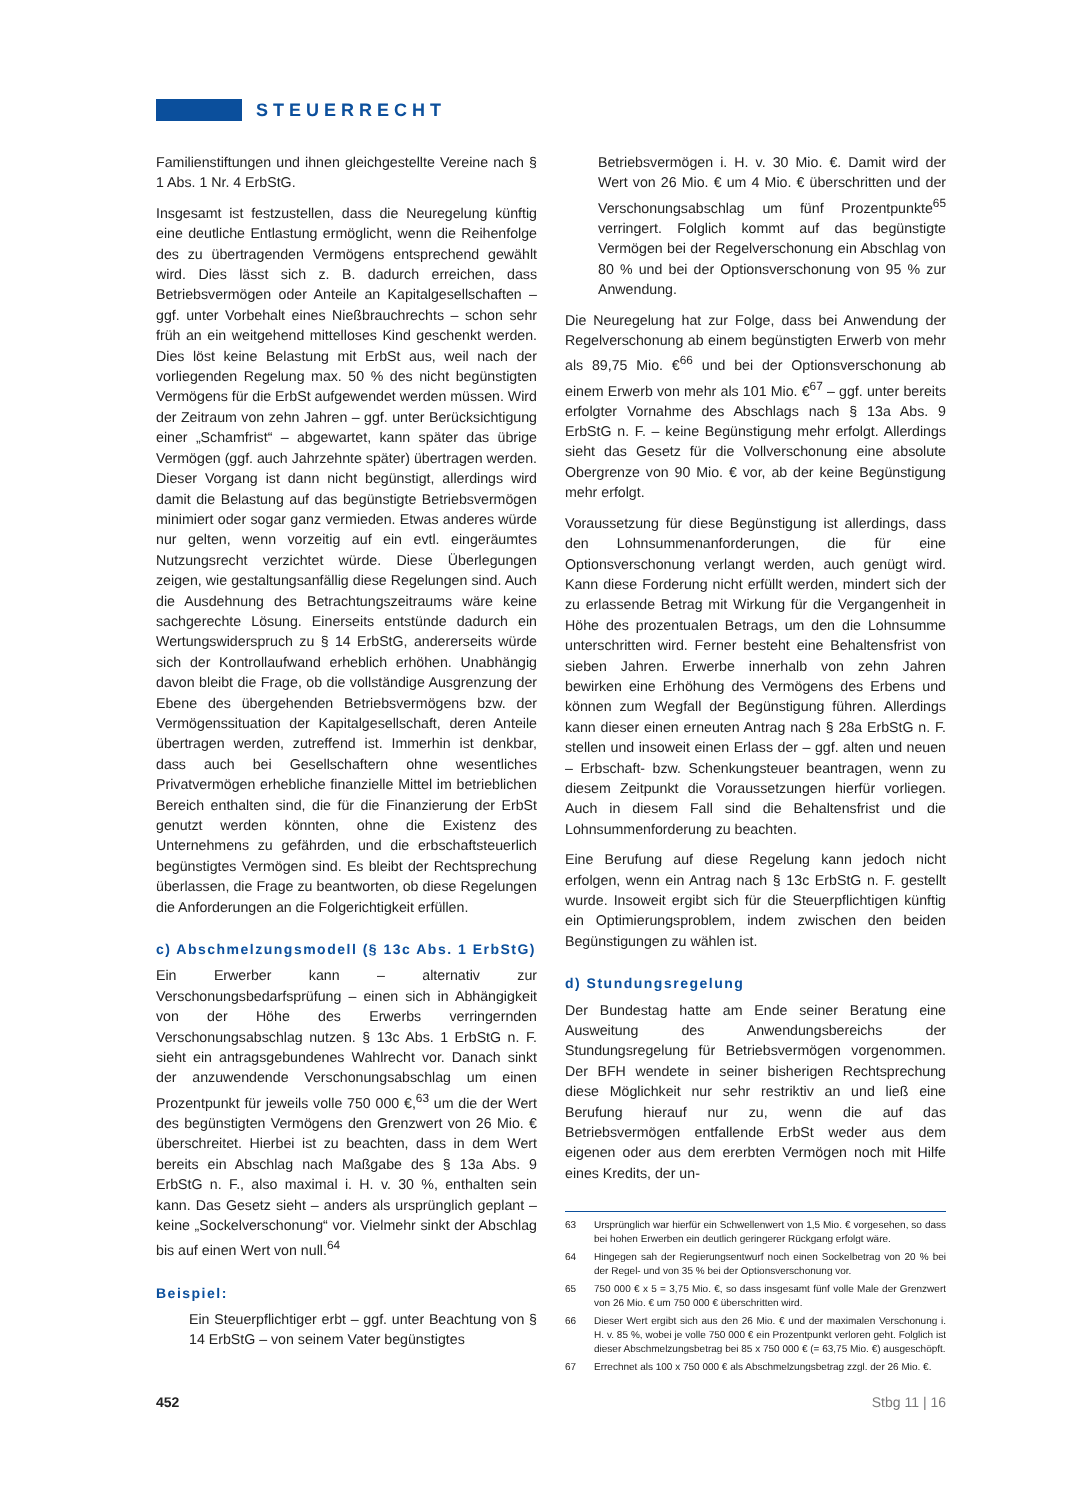STEUERRECHT
Familienstiftungen und ihnen gleichgestellte Vereine nach § 1 Abs. 1 Nr. 4 ErbStG.
Insgesamt ist festzustellen, dass die Neuregelung künftig eine deutliche Entlastung ermöglicht, wenn die Reihenfolge des zu übertragenden Vermögens entsprechend gewählt wird. Dies lässt sich z. B. dadurch erreichen, dass Betriebsvermögen oder Anteile an Kapitalgesellschaften – ggf. unter Vorbehalt eines Nießbrauchrechts – schon sehr früh an ein weitgehend mittelloses Kind geschenkt werden. Dies löst keine Belastung mit ErbSt aus, weil nach der vorliegenden Regelung max. 50 % des nicht begünstigten Vermögens für die ErbSt aufgewendet werden müssen. Wird der Zeitraum von zehn Jahren – ggf. unter Berücksichtigung einer „Schamfrist“ – abgewartet, kann später das übrige Vermögen (ggf. auch Jahrzehnte später) übertragen werden. Dieser Vorgang ist dann nicht begünstigt, allerdings wird damit die Belastung auf das begünstigte Betriebsvermögen minimiert oder sogar ganz vermieden. Etwas anderes würde nur gelten, wenn vorzeitig auf ein evtl. eingeräumtes Nutzungsrecht verzichtet würde. Diese Überlegungen zeigen, wie gestaltungsanfällig diese Regelungen sind. Auch die Ausdehnung des Betrachtungszeitraums wäre keine sachgerechte Lösung. Einerseits entstünde dadurch ein Wertungswiderspruch zu § 14 ErbStG, andererseits würde sich der Kontrollaufwand erheblich erhöhen. Unabhängig davon bleibt die Frage, ob die vollständige Ausgrenzung der Ebene des übergehenden Betriebsvermögens bzw. der Vermögenssituation der Kapitalgesellschaft, deren Anteile übertragen werden, zutreffend ist. Immerhin ist denkbar, dass auch bei Gesellschaftern ohne wesentliches Privatvermögen erhebliche finanzielle Mittel im betrieblichen Bereich enthalten sind, die für die Finanzierung der ErbSt genutzt werden könnten, ohne die Existenz des Unternehmens zu gefährden, und die erbschaftsteuerlich begünstigtes Vermögen sind. Es bleibt der Rechtsprechung überlassen, die Frage zu beantworten, ob diese Regelungen die Anforderungen an die Folgerichtigkeit erfüllen.
c) Abschmelzungsmodell (§ 13c Abs. 1 ErbStG)
Ein Erwerber kann – alternativ zur Verschonungsbedarfsprüfung – einen sich in Abhängigkeit von der Höhe des Erwerbs verringernden Verschonungsabschlag nutzen. § 13c Abs. 1 ErbStG n. F. sieht ein antragsgebundenes Wahlrecht vor. Danach sinkt der anzuwendende Verschonungsabschlag um einen Prozentpunkt für jeweils volle 750 000 €,<sup>63</sup> um die der Wert des begünstigten Vermögens den Grenzwert von 26 Mio. € überschreitet. Hierbei ist zu beachten, dass in dem Wert bereits ein Abschlag nach Maßgabe des § 13a Abs. 9 ErbStG n. F., also maximal i. H. v. 30 %, enthalten sein kann. Das Gesetz sieht – anders als ursprünglich geplant – keine „Sockelverschonung“ vor. Vielmehr sinkt der Abschlag bis auf einen Wert von null.<sup>64</sup>
Beispiel:
Ein Steuerpflichtiger erbt – ggf. unter Beachtung von § 14 ErbStG – von seinem Vater begünstigtes
Betriebsvermögen i. H. v. 30 Mio. €. Damit wird der Wert von 26 Mio. € um 4 Mio. € überschritten und der Verschonungsabschlag um fünf Prozentpunkte<sup>65</sup> verringert. Folglich kommt auf das begünstigte Vermögen bei der Regelverschonung ein Abschlag von 80 % und bei der Optionsverschonung von 95 % zur Anwendung.
Die Neuregelung hat zur Folge, dass bei Anwendung der Regelverschonung ab einem begünstigten Erwerb von mehr als 89,75 Mio. €<sup>66</sup> und bei der Optionsverschonung ab einem Erwerb von mehr als 101 Mio. €<sup>67</sup> – ggf. unter bereits erfolgter Vornahme des Abschlags nach § 13a Abs. 9 ErbStG n. F. – keine Begünstigung mehr erfolgt. Allerdings sieht das Gesetz für die Vollverschonung eine absolute Obergrenze von 90 Mio. € vor, ab der keine Begünstigung mehr erfolgt.
Voraussetzung für diese Begünstigung ist allerdings, dass den Lohnsummenanforderungen, die für eine Optionsverschonung verlangt werden, auch genügt wird. Kann diese Forderung nicht erfüllt werden, mindert sich der zu erlassende Betrag mit Wirkung für die Vergangenheit in Höhe des prozentualen Betrags, um den die Lohnsumme unterschritten wird. Ferner besteht eine Behaltensfrist von sieben Jahren. Erwerbe innerhalb von zehn Jahren bewirken eine Erhöhung des Vermögens des Erbens und können zum Wegfall der Begünstigung führen. Allerdings kann dieser einen erneuten Antrag nach § 28a ErbStG n. F. stellen und insoweit einen Erlass der – ggf. alten und neuen – Erbschaft- bzw. Schenkungsteuer beantragen, wenn zu diesem Zeitpunkt die Voraussetzungen hierfür vorliegen. Auch in diesem Fall sind die Behaltensfrist und die Lohnsummenforderung zu beachten.
Eine Berufung auf diese Regelung kann jedoch nicht erfolgen, wenn ein Antrag nach § 13c ErbStG n. F. gestellt wurde. Insoweit ergibt sich für die Steuerpflichtigen künftig ein Optimierungsproblem, indem zwischen den beiden Begünstigungen zu wählen ist.
d) Stundungsregelung
Der Bundestag hatte am Ende seiner Beratung eine Ausweitung des Anwendungsbereichs der Stundungsregelung für Betriebsvermögen vorgenommen. Der BFH wendete in seiner bisherigen Rechtsprechung diese Möglichkeit nur sehr restriktiv an und ließ eine Berufung hierauf nur zu, wenn die auf das Betriebsvermögen entfallende ErbSt weder aus dem eigenen oder aus dem ererbten Vermögen noch mit Hilfe eines Kredits, der un-
63 Ursprünglich war hierfür ein Schwellenwert von 1,5 Mio. € vorgesehen, so dass bei hohen Erwerben ein deutlich geringerer Rückgang erfolgt wäre.
64 Hingegen sah der Regierungsentwurf noch einen Sockelbetrag von 20 % bei der Regel- und von 35 % bei der Optionsverschonung vor.
65 750 000 € x 5 = 3,75 Mio. €, so dass insgesamt fünf volle Male der Grenzwert von 26 Mio. € um 750 000 € überschritten wird.
66 Dieser Wert ergibt sich aus den 26 Mio. € und der maximalen Verschonung i. H. v. 85 %, wobei je volle 750 000 € ein Prozentpunkt verloren geht. Folglich ist dieser Abschmelzungsbetrag bei 85 x 750 000 € (= 63,75 Mio. €) ausgeschöpft.
67 Errechnet als 100 x 750 000 € als Abschmelzungsbetrag zzgl. der 26 Mio. €.
452 Stbg 11 | 16